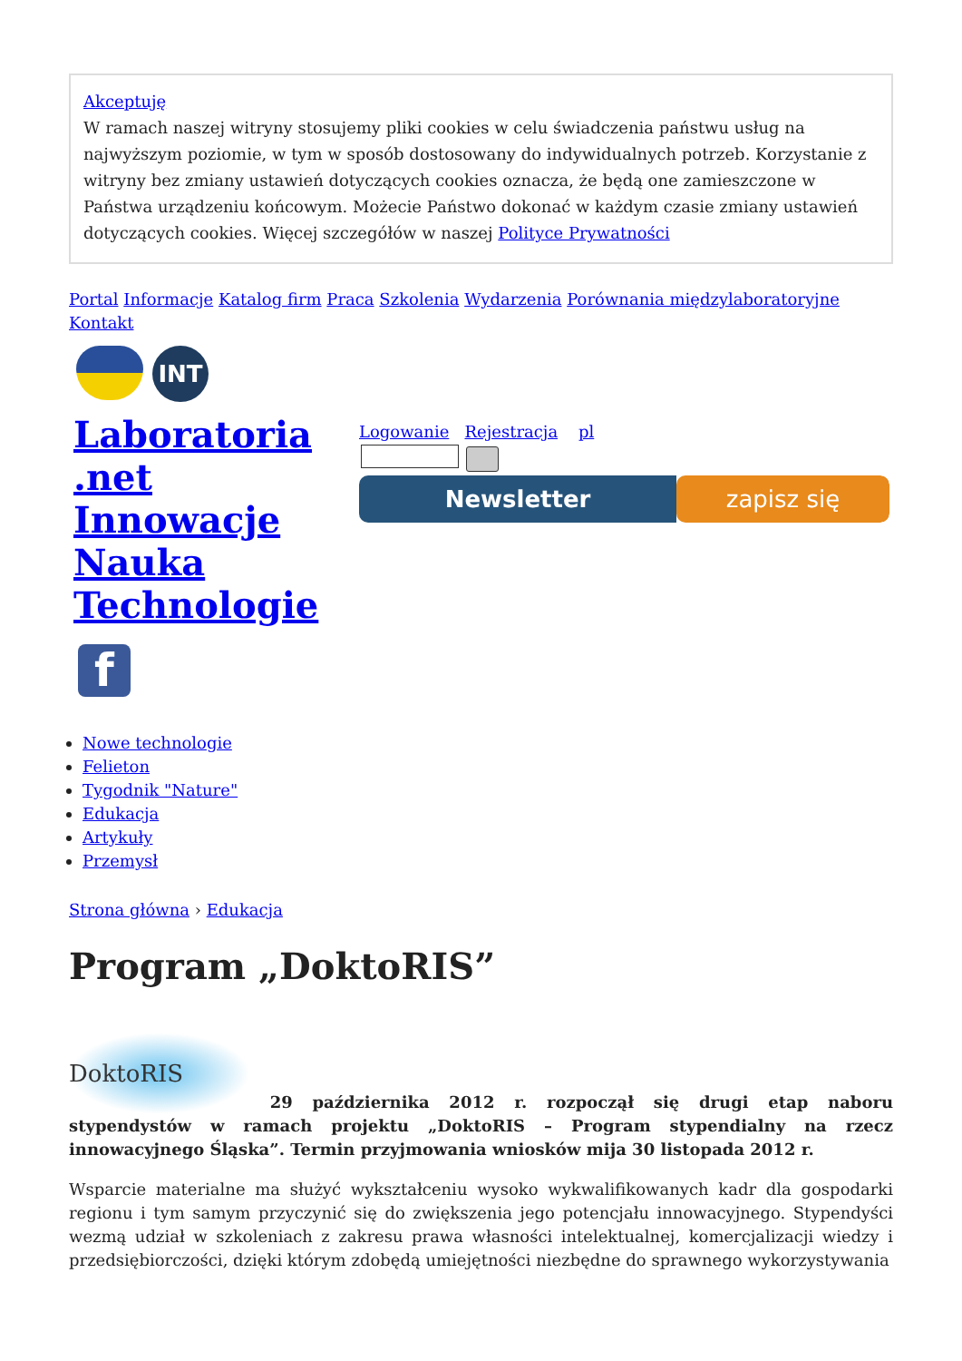Akceptuję
W ramach naszej witryny stosujemy pliki cookies w celu świadczenia państwu usług na najwyższym poziomie, w tym w sposób dostosowany do indywidualnych potrzeb. Korzystanie z witryny bez zmiany ustawień dotyczących cookies oznacza, że będą one zamieszczone w Państwa urządzeniu końcowym. Możecie Państwo dokonać w każdym czasie zmiany ustawień dotyczących cookies. Więcej szczegółów w naszej Polityce Prywatności
Portal Informacje Katalog firm Praca Szkolenia Wydarzenia Porównania międzylaboratoryjne Kontakt
INT
Laboratoria .net Innowacje Nauka Technologie
f
Logowanie Rejestracja pl
Newsletter zapisz się
Nowe technologie
Felieton
Tygodnik "Nature"
Edukacja
Artykuły
Przemysł
Strona główna › Edukacja
Program „DoktoRIS”
DoktoRIS 29 października 2012 r. rozpoczął się drugi etap naboru stypendystów w ramach projektu „DoktoRIS – Program stypendialny na rzecz innowacyjnego Śląska”. Termin przyjmowania wniosków mija 30 listopada 2012 r.
Wsparcie materialne ma służyć wykształceniu wysoko wykwalifikowanych kadr dla gospodarki regionu i tym samym przyczynić się do zwiększenia jego potencjału innowacyjnego. Stypendyści wezmą udział w szkoleniach z zakresu prawa własności intelektualnej, komercjalizacji wiedzy i przedsiębiorczości, dzięki którym zdobędą umiejętności niezbędne do sprawnego wykorzystywania